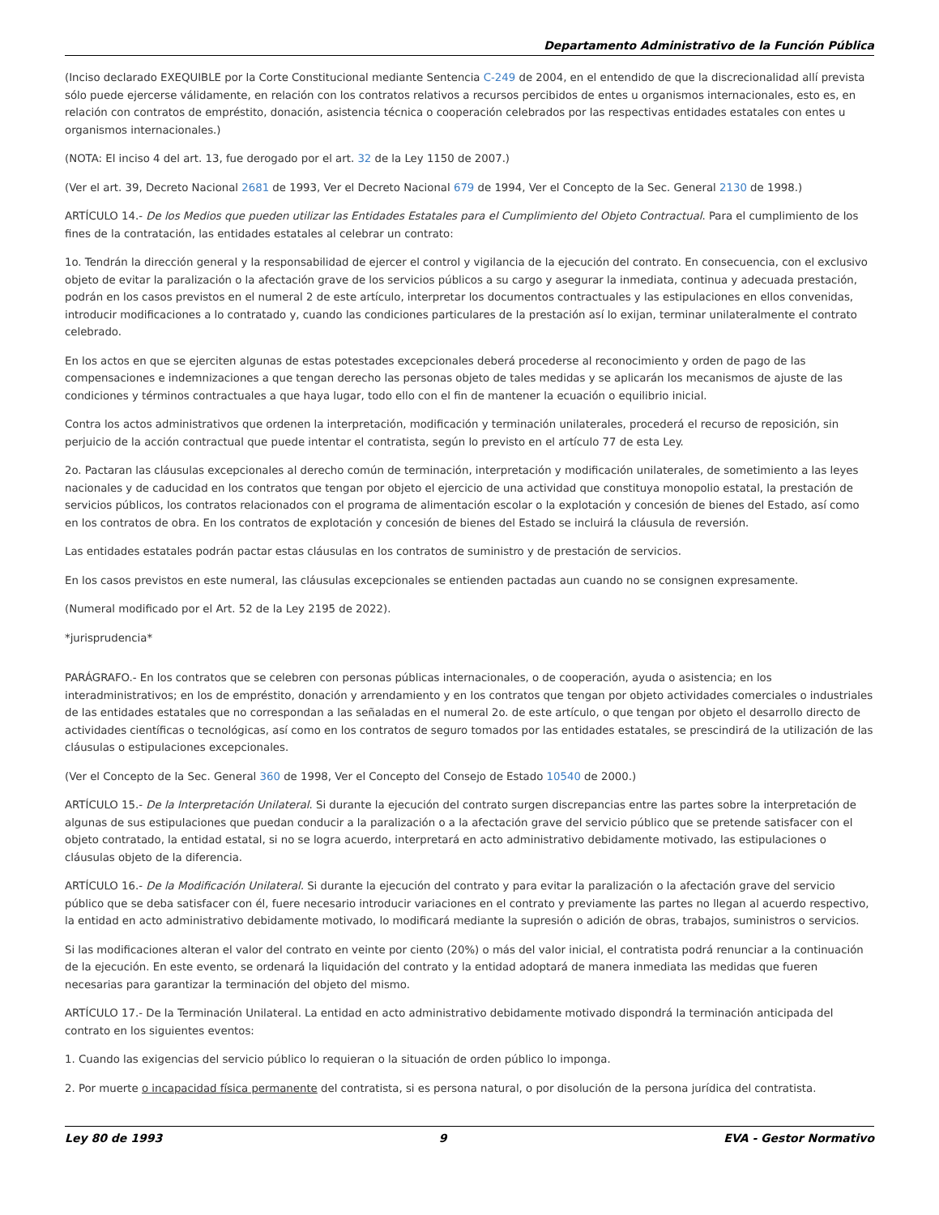Departamento Administrativo de la Función Pública
(Inciso declarado EXEQUIBLE por la Corte Constitucional mediante Sentencia C-249 de 2004, en el entendido de que la discrecionalidad allí prevista sólo puede ejercerse válidamente, en relación con los contratos relativos a recursos percibidos de entes u organismos internacionales, esto es, en relación con contratos de empréstito, donación, asistencia técnica o cooperación celebrados por las respectivas entidades estatales con entes u organismos internacionales.)
(NOTA: El inciso 4 del art. 13, fue derogado por el art. 32 de la Ley 1150 de 2007.)
(Ver el art. 39, Decreto Nacional 2681 de 1993, Ver el Decreto Nacional 679 de 1994, Ver el Concepto de la Sec. General 2130 de 1998.)
ARTÍCULO 14.- De los Medios que pueden utilizar las Entidades Estatales para el Cumplimiento del Objeto Contractual. Para el cumplimiento de los fines de la contratación, las entidades estatales al celebrar un contrato:
1o. Tendrán la dirección general y la responsabilidad de ejercer el control y vigilancia de la ejecución del contrato. En consecuencia, con el exclusivo objeto de evitar la paralización o la afectación grave de los servicios públicos a su cargo y asegurar la inmediata, continua y adecuada prestación, podrán en los casos previstos en el numeral 2 de este artículo, interpretar los documentos contractuales y las estipulaciones en ellos convenidas, introducir modificaciones a lo contratado y, cuando las condiciones particulares de la prestación así lo exijan, terminar unilateralmente el contrato celebrado.
En los actos en que se ejerciten algunas de estas potestades excepcionales deberá procederse al reconocimiento y orden de pago de las compensaciones e indemnizaciones a que tengan derecho las personas objeto de tales medidas y se aplicarán los mecanismos de ajuste de las condiciones y términos contractuales a que haya lugar, todo ello con el fin de mantener la ecuación o equilibrio inicial.
Contra los actos administrativos que ordenen la interpretación, modificación y terminación unilaterales, procederá el recurso de reposición, sin perjuicio de la acción contractual que puede intentar el contratista, según lo previsto en el artículo 77 de esta Ley.
2o. Pactaran las cláusulas excepcionales al derecho común de terminación, interpretación y modificación unilaterales, de sometimiento a las leyes nacionales y de caducidad en los contratos que tengan por objeto el ejercicio de una actividad que constituya monopolio estatal, la prestación de servicios públicos, los contratos relacionados con el programa de alimentación escolar o la explotación y concesión de bienes del Estado, así como en los contratos de obra. En los contratos de explotación y concesión de bienes del Estado se incluirá la cláusula de reversión.
Las entidades estatales podrán pactar estas cláusulas en los contratos de suministro y de prestación de servicios.
En los casos previstos en este numeral, las cláusulas excepcionales se entienden pactadas aun cuando no se consignen expresamente.
(Numeral modificado por el Art. 52 de la Ley 2195 de 2022).
*jurisprudencia*
PARÁGRAFO.- En los contratos que se celebren con personas públicas internacionales, o de cooperación, ayuda o asistencia; en los interadministrativos; en los de empréstito, donación y arrendamiento y en los contratos que tengan por objeto actividades comerciales o industriales de las entidades estatales que no correspondan a las señaladas en el numeral 2o. de este artículo, o que tengan por objeto el desarrollo directo de actividades científicas o tecnológicas, así como en los contratos de seguro tomados por las entidades estatales, se prescindirá de la utilización de las cláusulas o estipulaciones excepcionales.
(Ver el Concepto de la Sec. General 360 de 1998, Ver el Concepto del Consejo de Estado 10540 de 2000.)
ARTÍCULO 15.- De la Interpretación Unilateral. Si durante la ejecución del contrato surgen discrepancias entre las partes sobre la interpretación de algunas de sus estipulaciones que puedan conducir a la paralización o a la afectación grave del servicio público que se pretende satisfacer con el objeto contratado, la entidad estatal, si no se logra acuerdo, interpretará en acto administrativo debidamente motivado, las estipulaciones o cláusulas objeto de la diferencia.
ARTÍCULO 16.- De la Modificación Unilateral. Si durante la ejecución del contrato y para evitar la paralización o la afectación grave del servicio público que se deba satisfacer con él, fuere necesario introducir variaciones en el contrato y previamente las partes no llegan al acuerdo respectivo, la entidad en acto administrativo debidamente motivado, lo modificará mediante la supresión o adición de obras, trabajos, suministros o servicios.
Si las modificaciones alteran el valor del contrato en veinte por ciento (20%) o más del valor inicial, el contratista podrá renunciar a la continuación de la ejecución. En este evento, se ordenará la liquidación del contrato y la entidad adoptará de manera inmediata las medidas que fueren necesarias para garantizar la terminación del objeto del mismo.
ARTÍCULO 17.- De la Terminación Unilateral. La entidad en acto administrativo debidamente motivado dispondrá la terminación anticipada del contrato en los siguientes eventos:
1. Cuando las exigencias del servicio público lo requieran o la situación de orden público lo imponga.
2. Por muerte o incapacidad física permanente del contratista, si es persona natural, o por disolución de la persona jurídica del contratista.
Ley 80 de 1993 9 EVA - Gestor Normativo